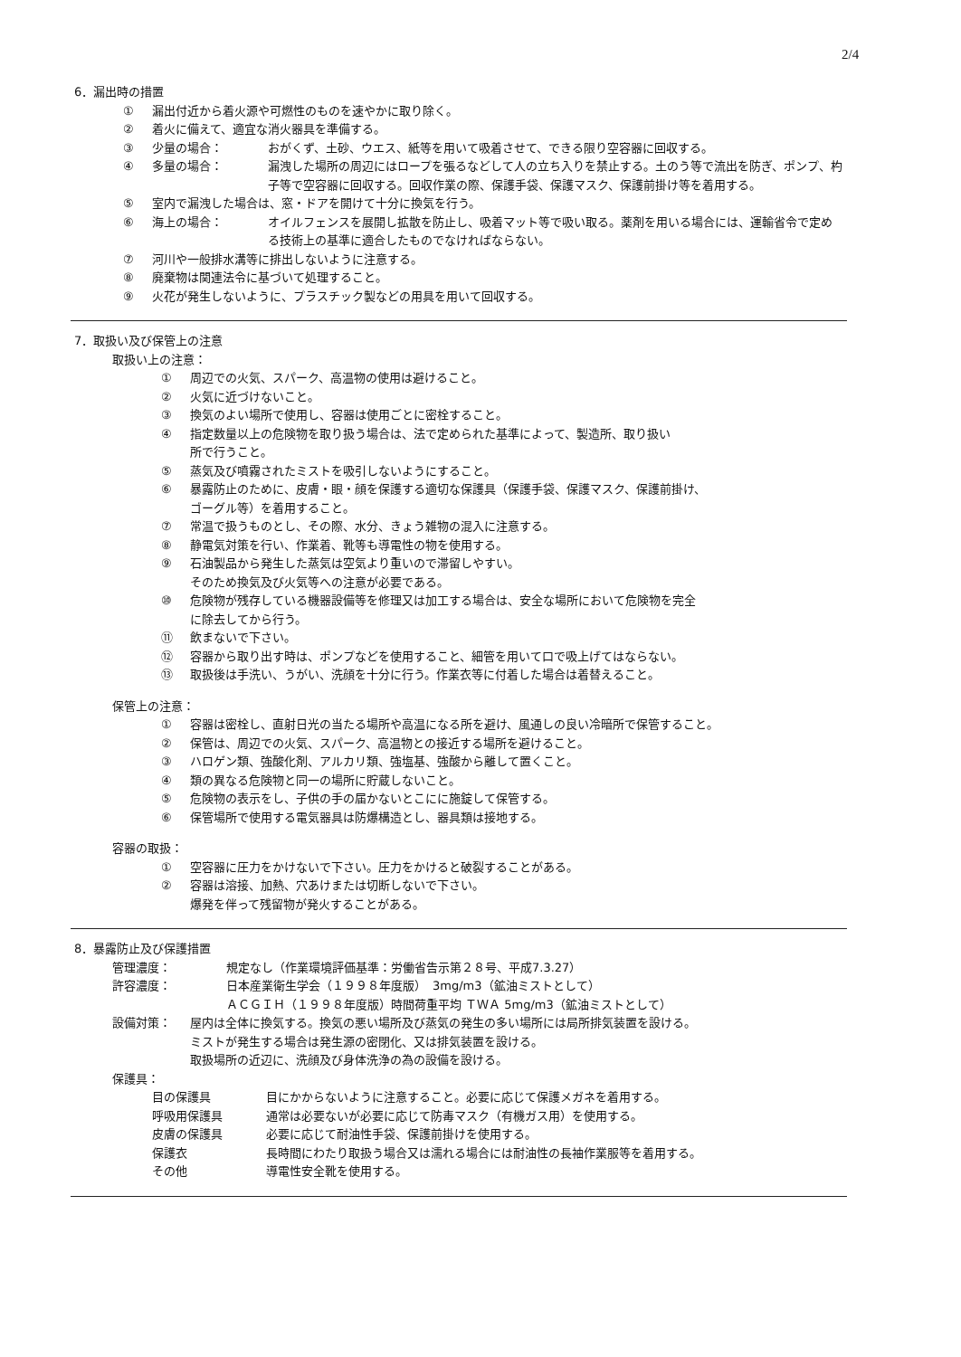2/4
6．漏出時の措置
① 漏出付近から着火源や可燃性のものを速やかに取り除く。
② 着火に備えて、適宜な消火器具を準備する。
③ 少量の場合： おがくず、土砂、ウエス、紙等を用いて吸着させて、できる限り空容器に回収する。
④ 多量の場合： 漏洩した場所の周辺にはロープを張るなどして人の立ち入りを禁止する。土のう等で流出を防ぎ、ポンプ、杓子等で空容器に回収する。回収作業の際、保護手袋、保護マスク、保護前掛け等を着用する。
⑤ 室内で漏洩した場合は、窓・ドアを開けて十分に換気を行う。
⑥ 海上の場合： オイルフェンスを展開し拡散を防止し、吸着マット等で吸い取る。薬剤を用いる場合には、運輸省令で定める技術上の基準に適合したものでなければならない。
⑦ 河川や一般排水溝等に排出しないように注意する。
⑧ 廃棄物は関連法令に基づいて処理すること。
⑨ 火花が発生しないように、プラスチック製などの用具を用いて回収する。
7．取扱い及び保管上の注意
取扱い上の注意：
① 周辺での火気、スパーク、高温物の使用は避けること。
② 火気に近づけないこと。
③ 換気のよい場所で使用し、容器は使用ごとに密栓すること。
④ 指定数量以上の危険物を取り扱う場合は、法で定められた基準によって、製造所、取り扱い
所で行うこと。
⑤ 蒸気及び噴霧されたミストを吸引しないようにすること。
⑥ 暴露防止のために、皮膚・眼・顔を保護する適切な保護具（保護手袋、保護マスク、保護前掛け、
ゴーグル等）を着用すること。
⑦ 常温で扱うものとし、その際、水分、きょう雑物の混入に注意する。
⑧ 静電気対策を行い、作業着、靴等も導電性の物を使用する。
⑨ 石油製品から発生した蒸気は空気より重いので滞留しやすい。
そのため換気及び火気等への注意が必要である。
⑩ 危険物が残存している機器設備等を修理又は加工する場合は、安全な場所において危険物を完全
に除去してから行う。
⑪ 飲まないで下さい。
⑫ 容器から取り出す時は、ポンプなどを使用すること、細管を用いて口で吸上げてはならない。
⑬ 取扱後は手洗い、うがい、洗顔を十分に行う。作業衣等に付着した場合は着替えること。
保管上の注意：
① 容器は密栓し、直射日光の当たる場所や高温になる所を避け、風通しの良い冷暗所で保管すること。
② 保管は、周辺での火気、スパーク、高温物との接近する場所を避けること。
③ ハロゲン類、強酸化剤、アルカリ類、強塩基、強酸から離して置くこと。
④ 類の異なる危険物と同一の場所に貯蔵しないこと。
⑤ 危険物の表示をし、子供の手の届かないとこにに施錠して保管する。
⑥ 保管場所で使用する電気器具は防爆構造とし、器具類は接地する。
容器の取扱：
① 空容器に圧力をかけないで下さい。圧力をかけると破裂することがある。
② 容器は溶接、加熱、穴あけまたは切断しないで下さい。
爆発を伴って残留物が発火することがある。
8．暴露防止及び保護措置
管理濃度： 規定なし（作業環境評価基準：労働省告示第２８号、平成7.3.27）
許容濃度： 日本産業衛生学会（１９９８年度版）　3mg/m3（鉱油ミストとして）
ＡＣＧＩＨ（１９９８年度版）時間荷重平均 ＴＷＡ 5mg/m3（鉱油ミストとして）
設備対策： 屋内は全体に換気する。換気の悪い場所及び蒸気の発生の多い場所には局所排気装置を設ける。
ミストが発生する場合は発生源の密閉化、又は排気装置を設ける。
取扱場所の近辺に、洗顔及び身体洗浄の為の設備を設ける。
保護具：
目の保護具 目にかからないように注意すること。必要に応じて保護メガネを着用する。
呼吸用保護具 通常は必要ないが必要に応じて防毒マスク（有機ガス用）を使用する。
皮膚の保護具 必要に応じて耐油性手袋、保護前掛けを使用する。
保護衣 長時間にわたり取扱う場合又は濡れる場合には耐油性の長袖作業服等を着用する。
その他 導電性安全靴を使用する。